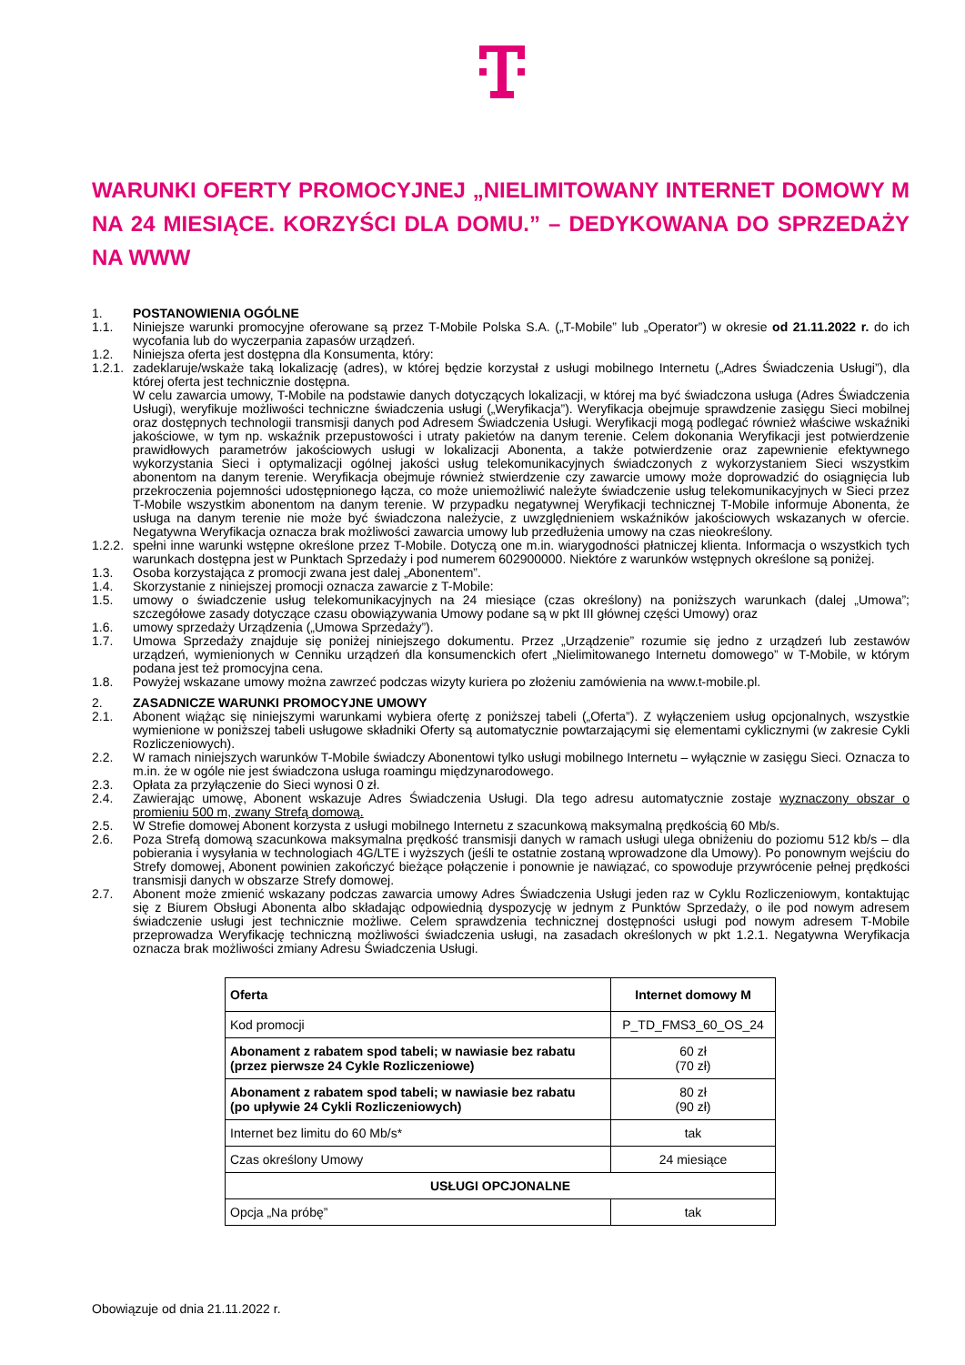WARUNKI OFERTY PROMOCYJNEJ „NIELIMITOWANY INTERNET DOMOWY M NA 24 MIESIĄCE. KORZYŚCI DLA DOMU.” – DEDYKOWANA DO SPRZEDAŻY NA WWW
1. POSTANOWIENIA OGÓLNE
1.1. Niniejsze warunki promocyjne oferowane są przez T-Mobile Polska S.A. („T-Mobile” lub „Operator”) w okresie od 21.11.2022 r. do ich wycofania lub do wyczerpania zapasów urządzeń.
1.2. Niniejsza oferta jest dostępna dla Konsumenta, który:
1.2.1. zadeklaruje/wskaże taką lokalizację (adres), w której będzie korzystał z usługi mobilnego Internetu („Adres Świadczenia Usługi”), dla której oferta jest technicznie dostępna.
W celu zawarcia umowy, T-Mobile na podstawie danych dotyczących lokalizacji, w której ma być świadczona usługa (Adres Świadczenia Usługi), weryfikuje możliwości techniczne świadczenia usługi („Weryfikacja”). Weryfikacja obejmuje sprawdzenie zasięgu Sieci mobilnej oraz dostępnych technologii transmisji danych pod Adresem Świadczenia Usługi. Weryfikacji mogą podlegać również właściwe wskaźniki jakościowe, w tym np. wskaźnik przepustowości i utraty pakietów na danym terenie. Celem dokonania Weryfikacji jest potwierdzenie prawidłowych parametrów jakościowych usługi w lokalizacji Abonenta, a także potwierdzenie oraz zapewnienie efektywnego wykorzystania Sieci i optymalizacji ogólnej jakości usług telekomunikacyjnych świadczonych z wykorzystaniem Sieci wszystkim abonentom na danym terenie. Weryfikacja obejmuje również stwierdzenie czy zawarcie umowy może doprowadzić do osiągnięcia lub przekroczenia pojemności udostępnionego łącza, co może uniemożliwić należyte świadczenie usług telekomunikacyjnych w Sieci przez T-Mobile wszystkim abonentom na danym terenie. W przypadku negatywnej Weryfikacji technicznej T-Mobile informuje Abonenta, że usługa na danym terenie nie może być świadczona należycie, z uwzględnieniem wskaźników jakościowych wskazanych w ofercie. Negatywna Weryfikacja oznacza brak możliwości zawarcia umowy lub przedłużenia umowy na czas nieokreślony.
1.2.2. spełni inne warunki wstępne określone przez T-Mobile. Dotyczą one m.in. wiarygodności płatniczej klienta. Informacja o wszystkich tych warunkach dostępna jest w Punktach Sprzedaży i pod numerem 602900000. Niektóre z warunków wstępnych określone są poniżej.
1.3. Osoba korzystająca z promocji zwana jest dalej „Abonentem”.
1.4. Skorzystanie z niniejszej promocji oznacza zawarcie z T-Mobile:
1.5. umowy o świadczenie usług telekomunikacyjnych na 24 miesiące (czas określony) na poniższych warunkach (dalej „Umowa”; szczegółowe zasady dotyczące czasu obowiązywania Umowy podane są w pkt III głównej części Umowy) oraz
1.6. umowy sprzedaży Urządzenia („Umowa Sprzedaży”).
1.7. Umowa Sprzedaży znajduje się poniżej niniejszego dokumentu. Przez „Urządzenie” rozumie się jedno z urządzeń lub zestawów urządzeń, wymienionych w Cenniku urządzeń dla konsumenckich ofert „Nielimitowanego Internetu domowego” w T-Mobile, w którym podana jest też promocyjna cena.
1.8. Powyżej wskazane umowy można zawrzeć podczas wizyty kuriera po złożeniu zamówienia na www.t-mobile.pl.
2. ZASADNICZE WARUNKI PROMOCYJNE UMOWY
2.1. Abonent wiążąc się niniejszymi warunkami wybiera ofertę z poniższej tabeli („Oferta”). Z wyłączeniem usług opcjonalnych, wszystkie wymienione w poniższej tabeli usługowe składniki Oferty są automatycznie powtarzającymi się elementami cyklicznymi (w zakresie Cykli Rozliczeniowych).
2.2. W ramach niniejszych warunków T-Mobile świadczy Abonentowi tylko usługi mobilnego Internetu – wyłącznie w zasięgu Sieci. Oznacza to m.in. że w ogóle nie jest świadczona usługa roamingu międzynarodowego.
2.3. Opłata za przyłączenie do Sieci wynosi 0 zł.
2.4. Zawierając umowę, Abonent wskazuje Adres Świadczenia Usługi. Dla tego adresu automatycznie zostaje wyznaczony obszar o promieniu 500 m, zwany Strefą domową.
2.5. W Strefie domowej Abonent korzysta z usługi mobilnego Internetu z szacunkową maksymalną prędkością 60 Mb/s.
2.6. Poza Strefą domową szacunkowa maksymalna prędkość transmisji danych w ramach usługi ulega obniżeniu do poziomu 512 kb/s – dla pobierania i wysyłania w technologiach 4G/LTE i wyższych (jeśli te ostatnie zostaną wprowadzone dla Umowy). Po ponownym wejściu do Strefy domowej, Abonent powinien zakończyć bieżące połączenie i ponownie je nawiązać, co spowoduje przywrócenie pełnej prędkości transmisji danych w obszarze Strefy domowej.
2.7. Abonent może zmienić wskazany podczas zawarcia umowy Adres Świadczenia Usługi jeden raz w Cyklu Rozliczeniowym, kontaktując się z Biurem Obsługi Abonenta albo składając odpowiednią dyspozycję w jednym z Punktów Sprzedaży, o ile pod nowym adresem świadczenie usługi jest technicznie możliwe. Celem sprawdzenia technicznej dostępności usługi pod nowym adresem T-Mobile przeprowadza Weryfikację techniczną możliwości świadczenia usługi, na zasadach określonych w pkt 1.2.1. Negatywna Weryfikacja oznacza brak możliwości zmiany Adresu Świadczenia Usługi.
| Oferta | Internet domowy M |
| Kod promocji | P_TD_FMS3_60_OS_24 |
| Abonament z rabatem spod tabeli; w nawiasie bez rabatu (przez pierwsze 24 Cykle Rozliczeniowe) | 60 zł (70 zł) |
| Abonament z rabatem spod tabeli; w nawiasie bez rabatu (po upływie 24 Cykli Rozliczeniowych) | 80 zł (90 zł) |
| Internet bez limitu do 60 Mb/s* | tak |
| Czas określony Umowy | 24 miesiące |
| USŁUGI OPCJONALNE | |
| Opcja „Na próbę” | tak |
Obowiązuje od dnia 21.11.2022 r.